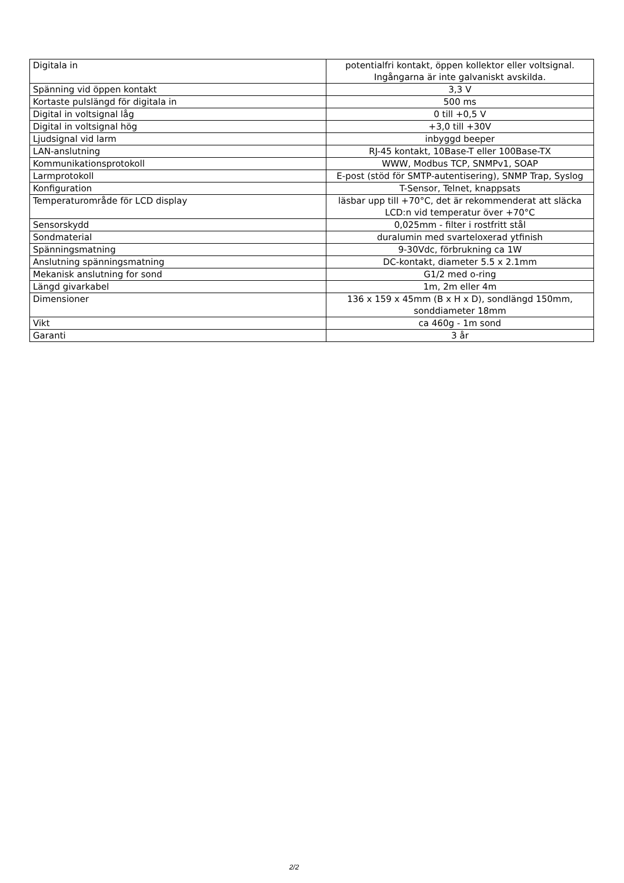| Digitala in | potentialfri kontakt, öppen kollektor eller voltsignal. Ingångarna är inte galvaniskt avskilda. |
| Spänning vid öppen kontakt | 3,3 V |
| Kortaste pulslängd för digitala in | 500 ms |
| Digital in voltsignal låg | 0 till +0,5 V |
| Digital in voltsignal hög | +3,0 till +30V |
| Ljudsignal vid larm | inbyggd beeper |
| LAN-anslutning | RJ-45 kontakt, 10Base-T eller 100Base-TX |
| Kommunikationsprotokoll | WWW, Modbus TCP, SNMPv1, SOAP |
| Larmprotokoll | E-post (stöd för SMTP-autentisering), SNMP Trap, Syslog |
| Konfiguration | T-Sensor, Telnet, knappsats |
| Temperaturområde för LCD display | läsbar upp till +70°C, det är rekommenderat att släcka LCD:n vid temperatur över +70°C |
| Sensorskydd | 0,025mm - filter i rostfritt stål |
| Sondmaterial | duralumin med svarteloxerad ytfinish |
| Spänningsmatning | 9-30Vdc, förbrukning ca 1W |
| Anslutning spänningsmatning | DC-kontakt, diameter 5.5 x 2.1mm |
| Mekanisk anslutning for sond | G1/2 med o-ring |
| Längd givarkabel | 1m, 2m eller 4m |
| Dimensioner | 136 x 159 x 45mm (B x H x D), sondlängd 150mm, sonddiameter 18mm |
| Vikt | ca 460g - 1m sond |
| Garanti | 3 år |
2/2